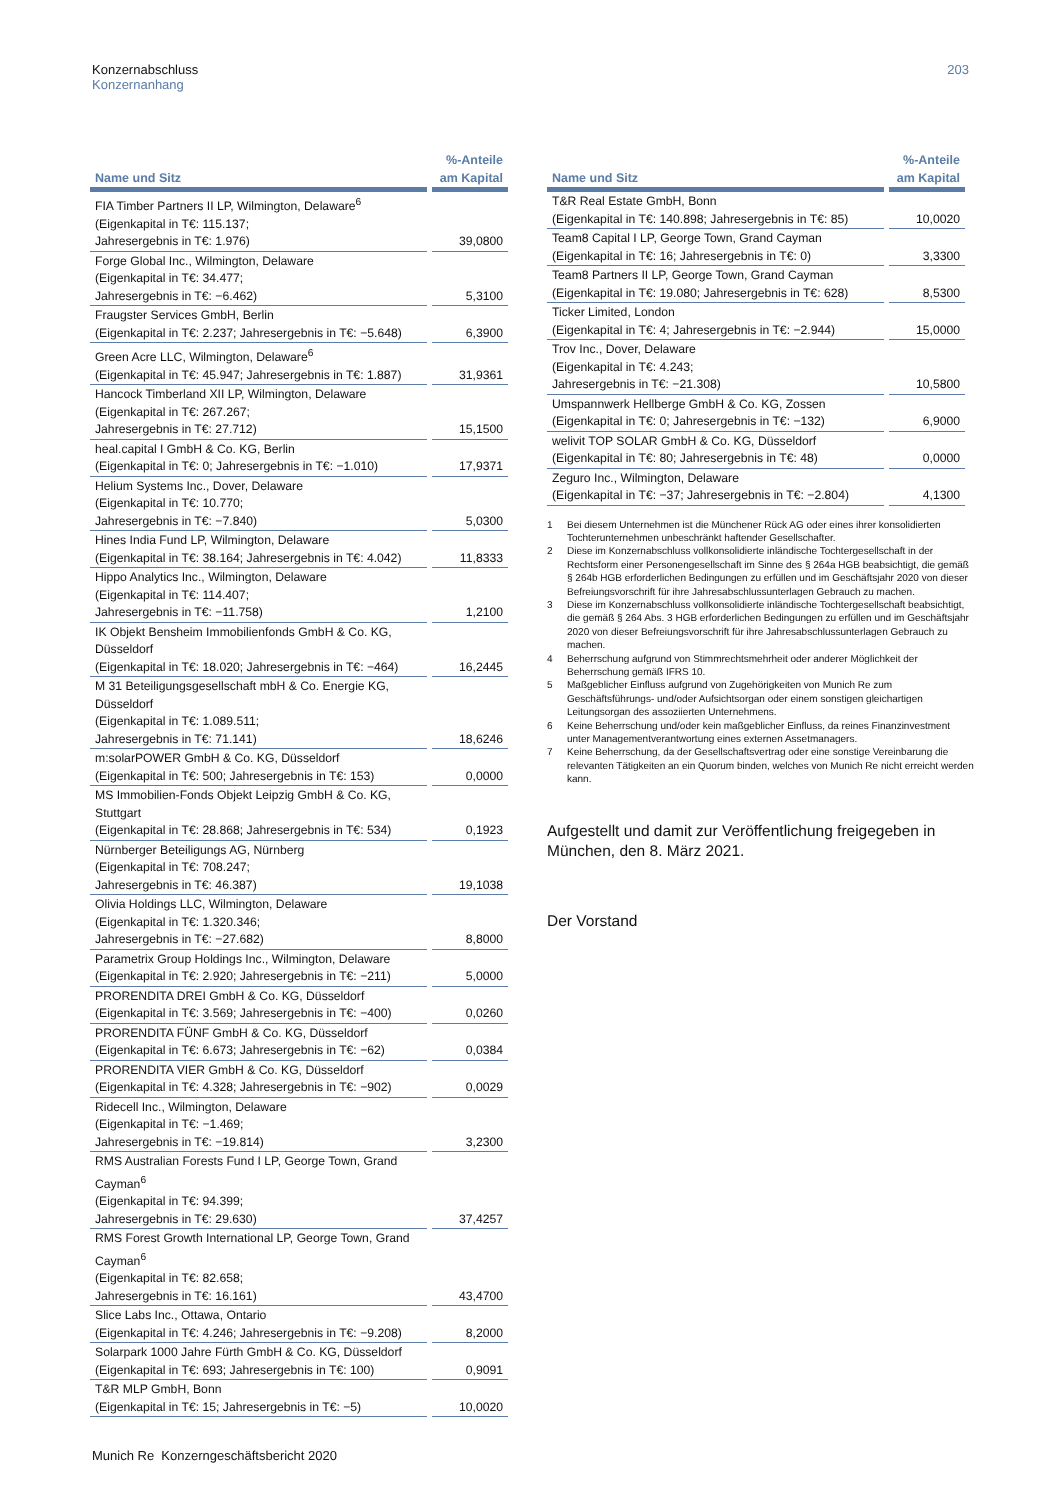Konzernabschluss
Konzernanhang
203
| Name und Sitz | %-Anteile am Kapital |
| --- | --- |
| FIA Timber Partners II LP, Wilmington, Delaware<sup>6</sup> (Eigenkapital in T€: 115.137; Jahresergebnis in T€: 1.976) | 39,0800 |
| Forge Global Inc., Wilmington, Delaware (Eigenkapital in T€: 34.477; Jahresergebnis in T€: −6.462) | 5,3100 |
| Fraugster Services GmbH, Berlin (Eigenkapital in T€: 2.237; Jahresergebnis in T€: −5.648) | 6,3900 |
| Green Acre LLC, Wilmington, Delaware<sup>6</sup> (Eigenkapital in T€: 45.947; Jahresergebnis in T€: 1.887) | 31,9361 |
| Hancock Timberland XII LP, Wilmington, Delaware (Eigenkapital in T€: 267.267; Jahresergebnis in T€: 27.712) | 15,1500 |
| heal.capital I GmbH & Co. KG, Berlin (Eigenkapital in T€: 0; Jahresergebnis in T€: −1.010) | 17,9371 |
| Helium Systems Inc., Dover, Delaware (Eigenkapital in T€: 10.770; Jahresergebnis in T€: −7.840) | 5,0300 |
| Hines India Fund LP, Wilmington, Delaware (Eigenkapital in T€: 38.164; Jahresergebnis in T€: 4.042) | 11,8333 |
| Hippo Analytics Inc., Wilmington, Delaware (Eigenkapital in T€: 114.407; Jahresergebnis in T€: −11.758) | 1,2100 |
| IK Objekt Bensheim Immobilienfonds GmbH & Co. KG, Düsseldorf (Eigenkapital in T€: 18.020; Jahresergebnis in T€: −464) | 16,2445 |
| M 31 Beteiligungsgesellschaft mbH & Co. Energie KG, Düsseldorf (Eigenkapital in T€: 1.089.511; Jahresergebnis in T€: 71.141) | 18,6246 |
| m:solarPOWER GmbH & Co. KG, Düsseldorf (Eigenkapital in T€: 500; Jahresergebnis in T€: 153) | 0,0000 |
| MS Immobilien-Fonds Objekt Leipzig GmbH & Co. KG, Stuttgart (Eigenkapital in T€: 28.868; Jahresergebnis in T€: 534) | 0,1923 |
| Nürnberger Beteiligungs AG, Nürnberg (Eigenkapital in T€: 708.247; Jahresergebnis in T€: 46.387) | 19,1038 |
| Olivia Holdings LLC, Wilmington, Delaware (Eigenkapital in T€: 1.320.346; Jahresergebnis in T€: −27.682) | 8,8000 |
| Parametrix Group Holdings Inc., Wilmington, Delaware (Eigenkapital in T€: 2.920; Jahresergebnis in T€: −211) | 5,0000 |
| PRORENDITA DREI GmbH & Co. KG, Düsseldorf (Eigenkapital in T€: 3.569; Jahresergebnis in T€: −400) | 0,0260 |
| PRORENDITA FÜNF GmbH & Co. KG, Düsseldorf (Eigenkapital in T€: 6.673; Jahresergebnis in T€: −62) | 0,0384 |
| PRORENDITA VIER GmbH & Co. KG, Düsseldorf (Eigenkapital in T€: 4.328; Jahresergebnis in T€: −902) | 0,0029 |
| Ridecell Inc., Wilmington, Delaware (Eigenkapital in T€: −1.469; Jahresergebnis in T€: −19.814) | 3,2300 |
| RMS Australian Forests Fund I LP, George Town, Grand Cayman<sup>6</sup> (Eigenkapital in T€: 94.399; Jahresergebnis in T€: 29.630) | 37,4257 |
| RMS Forest Growth International LP, George Town, Grand Cayman<sup>6</sup> (Eigenkapital in T€: 82.658; Jahresergebnis in T€: 16.161) | 43,4700 |
| Slice Labs Inc., Ottawa, Ontario (Eigenkapital in T€: 4.246; Jahresergebnis in T€: −9.208) | 8,2000 |
| Solarpark 1000 Jahre Fürth GmbH & Co. KG, Düsseldorf (Eigenkapital in T€: 693; Jahresergebnis in T€: 100) | 0,9091 |
| T&R MLP GmbH, Bonn (Eigenkapital in T€: 15; Jahresergebnis in T€: −5) | 10,0020 |
| Name und Sitz | %-Anteile am Kapital |
| --- | --- |
| T&R Real Estate GmbH, Bonn (Eigenkapital in T€: 140.898; Jahresergebnis in T€: 85) | 10,0020 |
| Team8 Capital I LP, George Town, Grand Cayman (Eigenkapital in T€: 16; Jahresergebnis in T€: 0) | 3,3300 |
| Team8 Partners II LP, George Town, Grand Cayman (Eigenkapital in T€: 19.080; Jahresergebnis in T€: 628) | 8,5300 |
| Ticker Limited, London (Eigenkapital in T€: 4; Jahresergebnis in T€: −2.944) | 15,0000 |
| Trov Inc., Dover, Delaware (Eigenkapital in T€: 4.243; Jahresergebnis in T€: −21.308) | 10,5800 |
| Umspannwerk Hellberge GmbH & Co. KG, Zossen (Eigenkapital in T€: 0; Jahresergebnis in T€: −132) | 6,9000 |
| welivit TOP SOLAR GmbH & Co. KG, Düsseldorf (Eigenkapital in T€: 80; Jahresergebnis in T€: 48) | 0,0000 |
| Zeguro Inc., Wilmington, Delaware (Eigenkapital in T€: −37; Jahresergebnis in T€: −2.804) | 4,1300 |
1 Bei diesem Unternehmen ist die Münchener Rück AG oder eines ihrer konsolidierten Tochterunternehmen unbeschränkt haftender Gesellschafter.
2 Diese im Konzernabschluss vollkonsolidierte inländische Tochtergesellschaft in der Rechtsform einer Personengesellschaft im Sinne des § 264a HGB beabsichtigt, die gemäß § 264b HGB erforderlichen Bedingungen zu erfüllen und im Geschäftsjahr 2020 von dieser Befreiungsvorschrift für ihre Jahresabschlussunterlagen Gebrauch zu machen.
3 Diese im Konzernabschluss vollkonsolidierte inländische Tochtergesellschaft beabsichtigt, die gemäß § 264 Abs. 3 HGB erforderlichen Bedingungen zu erfüllen und im Geschäftsjahr 2020 von dieser Befreiungsvorschrift für ihre Jahresabschlussunterlagen Gebrauch zu machen.
4 Beherrschung aufgrund von Stimmrechtsmehrheit oder anderer Möglichkeit der Beherrschung gemäß IFRS 10.
5 Maßgeblicher Einfluss aufgrund von Zugehörigkeiten von Munich Re zum Geschäftsführungs- und/oder Aufsichtsorgan oder einem sonstigen gleichartigen Leitungsorgan des assoziierten Unternehmens.
6 Keine Beherrschung und/oder kein maßgeblicher Einfluss, da reines Finanzinvestment unter Managementverantwortung eines externen Assetmanagers.
7 Keine Beherrschung, da der Gesellschaftsvertrag oder eine sonstige Vereinbarung die relevanten Tätigkeiten an ein Quorum binden, welches von Munich Re nicht erreicht werden kann.
Aufgestellt und damit zur Veröffentlichung freigegeben in München, den 8. März 2021.
Der Vorstand
Munich Re Konzerngeschäftsbericht 2020